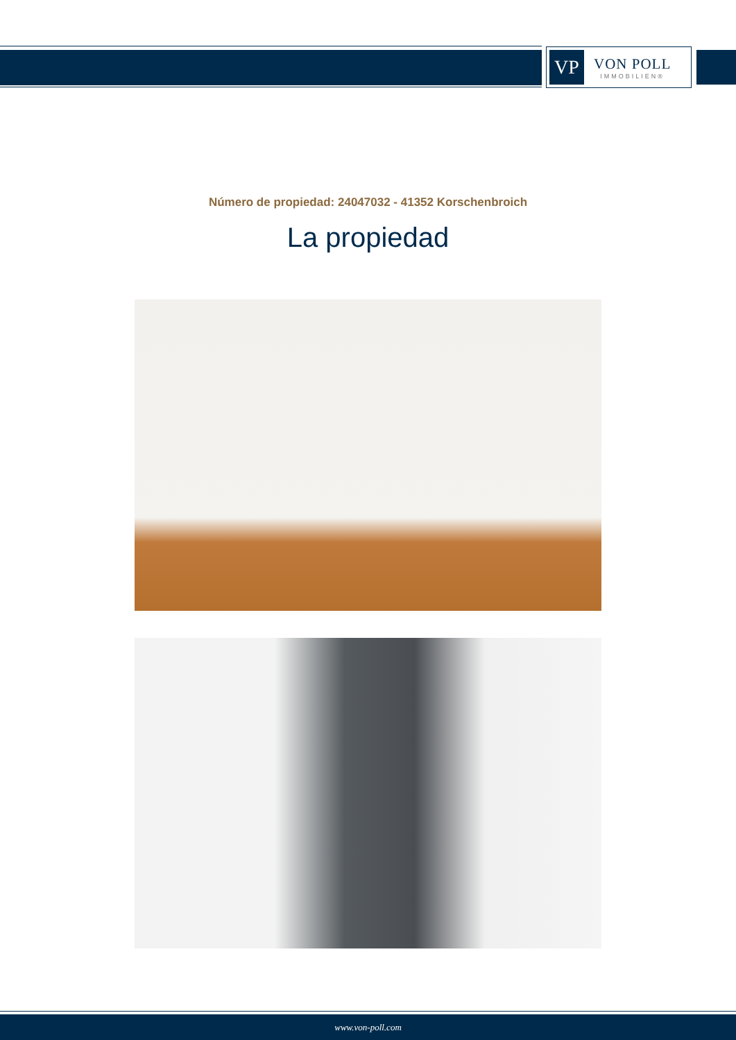VP
VON POLL
IMMOBILIEN®
Número de propiedad: 24047032 - 41352 Korschenbroich
La propiedad
www.von-poll.com